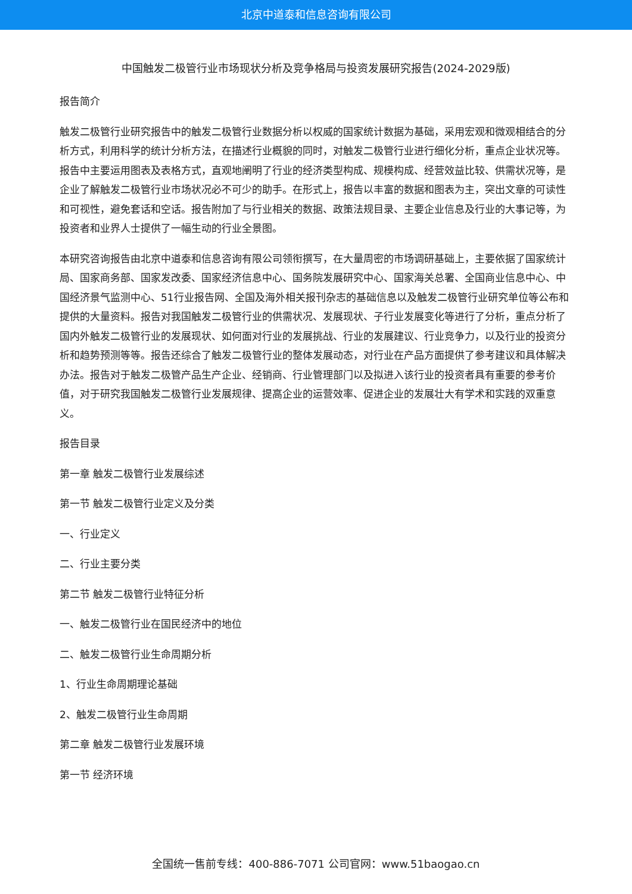北京中道泰和信息咨询有限公司
中国触发二极管行业市场现状分析及竞争格局与投资发展研究报告(2024-2029版)
报告简介
触发二极管行业研究报告中的触发二极管行业数据分析以权威的国家统计数据为基础，采用宏观和微观相结合的分析方式，利用科学的统计分析方法，在描述行业概貌的同时，对触发二极管行业进行细化分析，重点企业状况等。报告中主要运用图表及表格方式，直观地阐明了行业的经济类型构成、规模构成、经营效益比较、供需状况等，是企业了解触发二极管行业市场状况必不可少的助手。在形式上，报告以丰富的数据和图表为主，突出文章的可读性和可视性，避免套话和空话。报告附加了与行业相关的数据、政策法规目录、主要企业信息及行业的大事记等，为投资者和业界人士提供了一幅生动的行业全景图。
本研究咨询报告由北京中道泰和信息咨询有限公司领衔撰写，在大量周密的市场调研基础上，主要依据了国家统计局、国家商务部、国家发改委、国家经济信息中心、国务院发展研究中心、国家海关总署、全国商业信息中心、中国经济景气监测中心、51行业报告网、全国及海外相关报刊杂志的基础信息以及触发二极管行业研究单位等公布和提供的大量资料。报告对我国触发二极管行业的供需状况、发展现状、子行业发展变化等进行了分析，重点分析了国内外触发二极管行业的发展现状、如何面对行业的发展挑战、行业的发展建议、行业竞争力，以及行业的投资分析和趋势预测等等。报告还综合了触发二极管行业的整体发展动态，对行业在产品方面提供了参考建议和具体解决办法。报告对于触发二极管产品生产企业、经销商、行业管理部门以及拟进入该行业的投资者具有重要的参考价值，对于研究我国触发二极管行业发展规律、提高企业的运营效率、促进企业的发展壮大有学术和实践的双重意义。
报告目录
第一章 触发二极管行业发展综述
第一节 触发二极管行业定义及分类
一、行业定义
二、行业主要分类
第二节 触发二极管行业特征分析
一、触发二极管行业在国民经济中的地位
二、触发二极管行业生命周期分析
1、行业生命周期理论基础
2、触发二极管行业生命周期
第二章 触发二极管行业发展环境
第一节 经济环境
全国统一售前专线：400-886-7071 公司官网：www.51baogao.cn